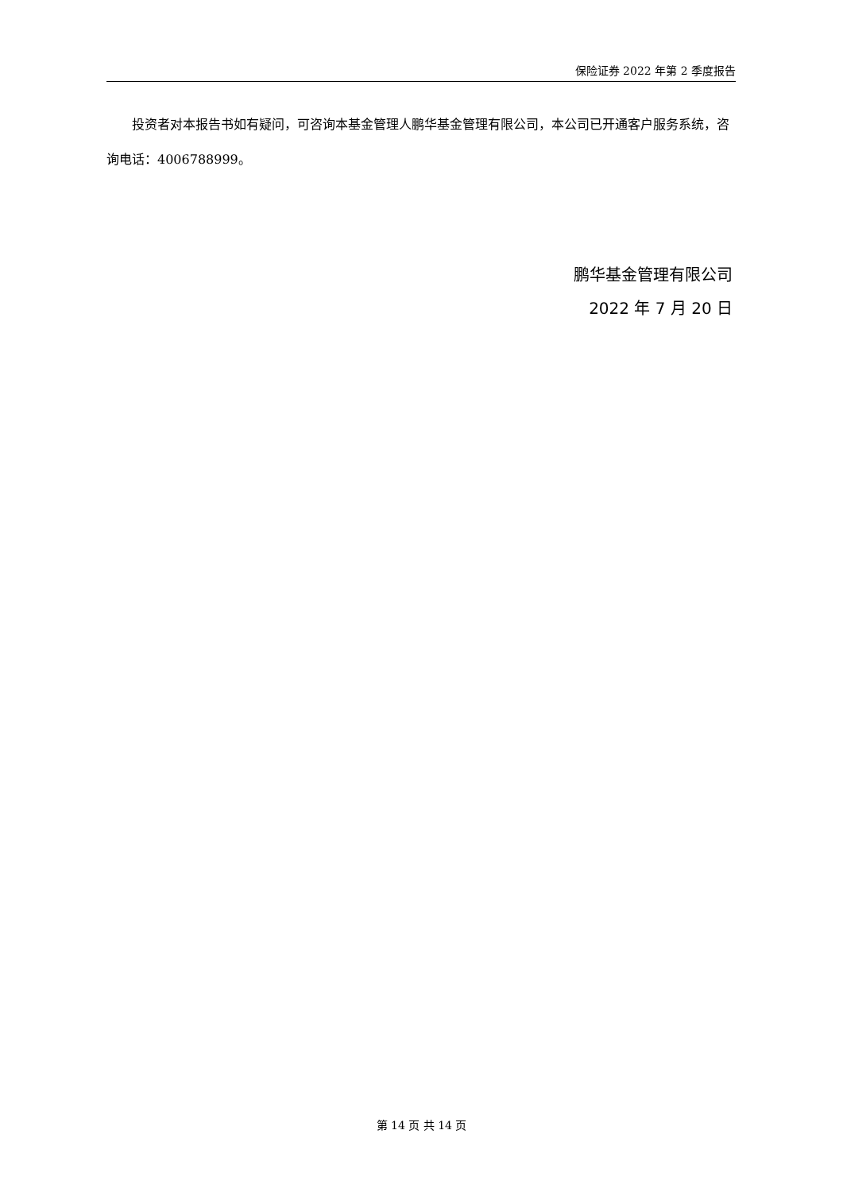保险证券 2022 年第 2 季度报告
投资者对本报告书如有疑问，可咨询本基金管理人鹏华基金管理有限公司，本公司已开通客户服务系统，咨询电话：4006788999。
鹏华基金管理有限公司
2022 年 7 月 20 日
第 14 页 共 14 页